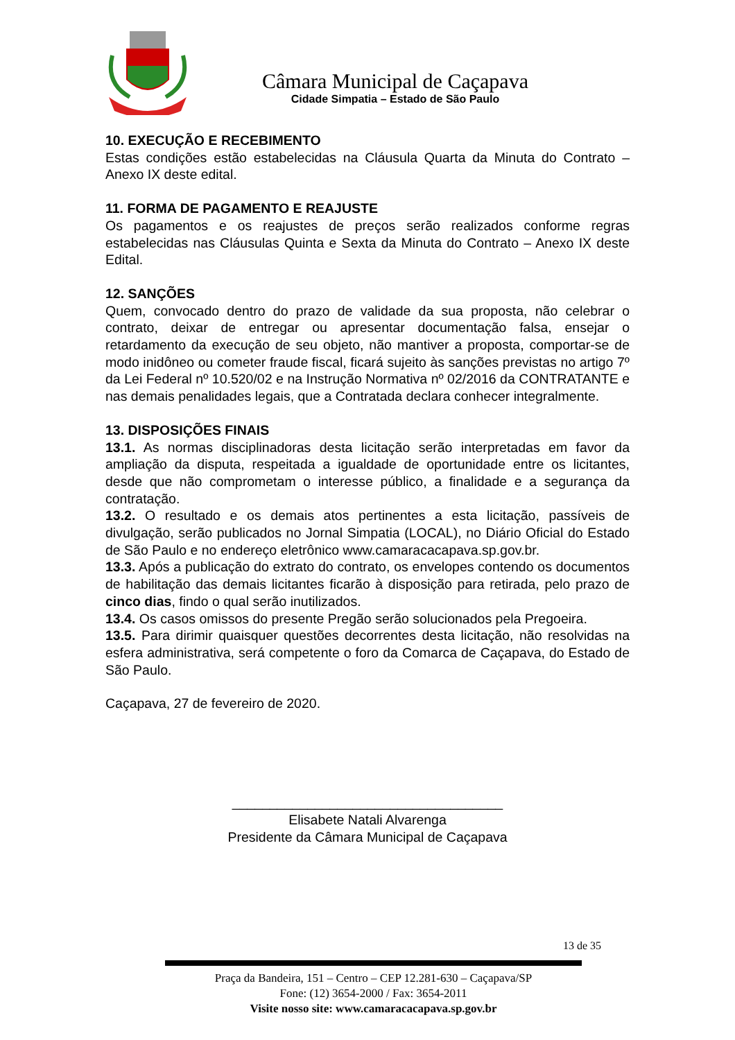Câmara Municipal de Caçapava
Cidade Simpatia – Estado de São Paulo
10. EXECUÇÃO E RECEBIMENTO
Estas condições estão estabelecidas na Cláusula Quarta da Minuta do Contrato – Anexo IX deste edital.
11. FORMA DE PAGAMENTO E REAJUSTE
Os pagamentos e os reajustes de preços serão realizados conforme regras estabelecidas nas Cláusulas Quinta e Sexta da Minuta do Contrato – Anexo IX deste Edital.
12. SANÇÕES
Quem, convocado dentro do prazo de validade da sua proposta, não celebrar o contrato, deixar de entregar ou apresentar documentação falsa, ensejar o retardamento da execução de seu objeto, não mantiver a proposta, comportar-se de modo inidôneo ou cometer fraude fiscal, ficará sujeito às sanções previstas no artigo 7º da Lei Federal nº 10.520/02 e na Instrução Normativa nº 02/2016 da CONTRATANTE e nas demais penalidades legais, que a Contratada declara conhecer integralmente.
13. DISPOSIÇÕES FINAIS
13.1. As normas disciplinadoras desta licitação serão interpretadas em favor da ampliação da disputa, respeitada a igualdade de oportunidade entre os licitantes, desde que não comprometam o interesse público, a finalidade e a segurança da contratação.
13.2. O resultado e os demais atos pertinentes a esta licitação, passíveis de divulgação, serão publicados no Jornal Simpatia (LOCAL), no Diário Oficial do Estado de São Paulo e no endereço eletrônico www.camaracacapava.sp.gov.br.
13.3. Após a publicação do extrato do contrato, os envelopes contendo os documentos de habilitação das demais licitantes ficarão à disposição para retirada, pelo prazo de cinco dias, findo o qual serão inutilizados.
13.4. Os casos omissos do presente Pregão serão solucionados pela Pregoeira.
13.5. Para dirimir quaisquer questões decorrentes desta licitação, não resolvidas na esfera administrativa, será competente o foro da Comarca de Caçapava, do Estado de São Paulo.
Caçapava, 27 de fevereiro de 2020.
____________________________________
Elisabete Natali Alvarenga
Presidente da Câmara Municipal de Caçapava
13 de 35
Praça da Bandeira, 151 – Centro – CEP 12.281-630 – Caçapava/SP
Fone: (12) 3654-2000 / Fax: 3654-2011
Visite nosso site: www.camaracacapava.sp.gov.br